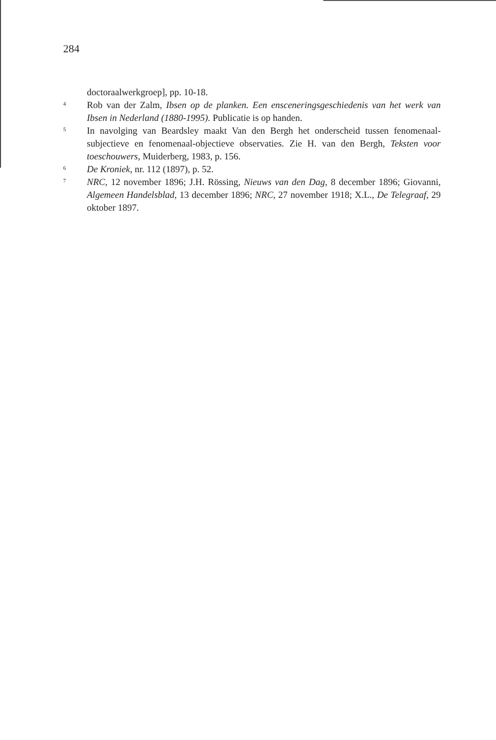284
doctoraalwerkgroep], pp. 10-18.
4 Rob van der Zalm, Ibsen op de planken. Een ensceneringsgeschiedenis van het werk van Ibsen in Nederland (1880-1995). Publicatie is op handen.
5 In navolging van Beardsley maakt Van den Bergh het onderscheid tussen fenomenaal-subjectieve en fenomenaal-objectieve observaties. Zie H. van den Bergh, Teksten voor toeschouwers, Muiderberg, 1983, p. 156.
6 De Kroniek, nr. 112 (1897), p. 52.
7 NRC, 12 november 1896; J.H. Rössing, Nieuws van den Dag, 8 december 1896; Giovanni, Algemeen Handelsblad, 13 december 1896; NRC, 27 november 1918; X.L., De Telegraaf, 29 oktober 1897.